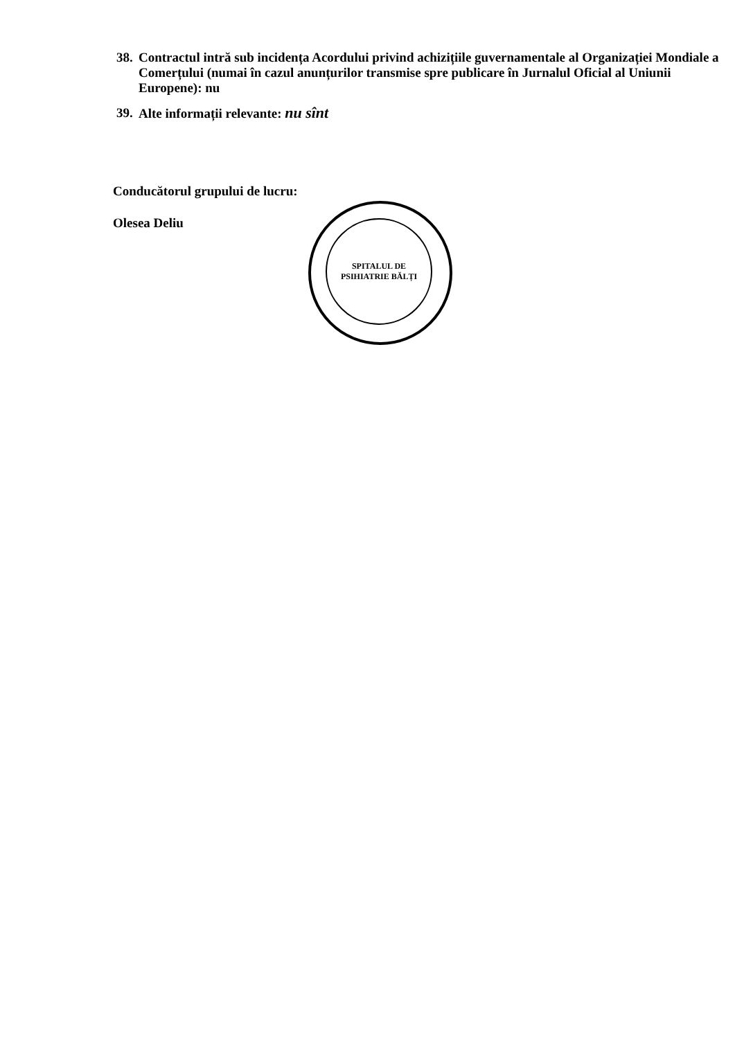38. Contractul intră sub incidența Acordului privind achizițiile guvernamentale al Organizației Mondiale a Comerțului (numai în cazul anunțurilor transmise spre publicare în Jurnalul Oficial al Uniunii Europene): nu
39. Alte informații relevante: nu sînt
Conducătorul grupului de lucru:
Olesea Deliu
SPITALUL DE PSIHIATRIE BĂLȚI